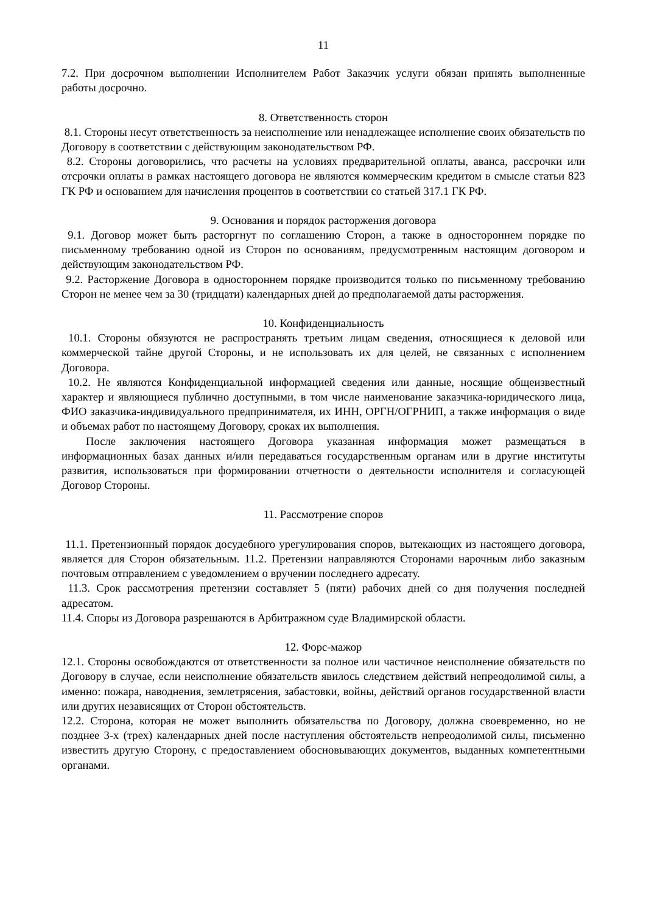11
7.2. При досрочном выполнении Исполнителем Работ Заказчик услуги обязан принять выполненные работы досрочно.
8. Ответственность сторон
8.1. Стороны несут ответственность за неисполнение или ненадлежащее исполнение своих обязательств по Договору в соответствии с действующим законодательством РФ.
8.2. Стороны договорились, что расчеты на условиях предварительной оплаты, аванса, рассрочки или отсрочки оплаты в рамках настоящего договора не являются коммерческим кредитом в смысле статьи 823 ГК РФ и основанием для начисления процентов в соответствии со статьей 317.1 ГК РФ.
9. Основания и порядок расторжения договора
9.1. Договор может быть расторгнут по соглашению Сторон, а также в одностороннем порядке по письменному требованию одной из Сторон по основаниям, предусмотренным настоящим договором и действующим законодательством РФ.
9.2. Расторжение Договора в одностороннем порядке производится только по письменному требованию Сторон не менее чем за 30 (тридцати) календарных дней до предполагаемой даты расторжения.
10. Конфиденциальность
10.1. Стороны обязуются не распространять третьим лицам сведения, относящиеся к деловой или коммерческой тайне другой Стороны, и не использовать их для целей, не связанных с исполнением Договора.
10.2. Не являются Конфиденциальной информацией сведения или данные, носящие общеизвестный характер и являющиеся публично доступными, в том числе наименование заказчика-юридического лица, ФИО заказчика-индивидуального предпринимателя, их ИНН, ОРГН/ОГРНИП, а также информация о виде и объемах работ по настоящему Договору, сроках их выполнения.
После заключения настоящего Договора указанная информация может размещаться в информационных базах данных и/или передаваться государственным органам или в другие институты развития, использоваться при формировании отчетности о деятельности исполнителя и согласующей Договор Стороны.
11. Рассмотрение споров
11.1. Претензионный порядок досудебного урегулирования споров, вытекающих из настоящего договора, является для Сторон обязательным. 11.2. Претензии направляются Сторонами нарочным либо заказным почтовым отправлением с уведомлением о вручении последнего адресату.
11.3. Срок рассмотрения претензии составляет 5 (пяти) рабочих дней со дня получения последней адресатом.
11.4. Споры из Договора разрешаются в Арбитражном суде Владимирской области.
12. Форс-мажор
12.1. Стороны освобождаются от ответственности за полное или частичное неисполнение обязательств по Договору в случае, если неисполнение обязательств явилось следствием действий непреодолимой силы, а именно: пожара, наводнения, землетрясения, забастовки, войны, действий органов государственной власти или других независящих от Сторон обстоятельств.
12.2. Сторона, которая не может выполнить обязательства по Договору, должна своевременно, но не позднее 3-х (трех) календарных дней после наступления обстоятельств непреодолимой силы, письменно известить другую Сторону, с предоставлением обосновывающих документов, выданных компетентными органами.